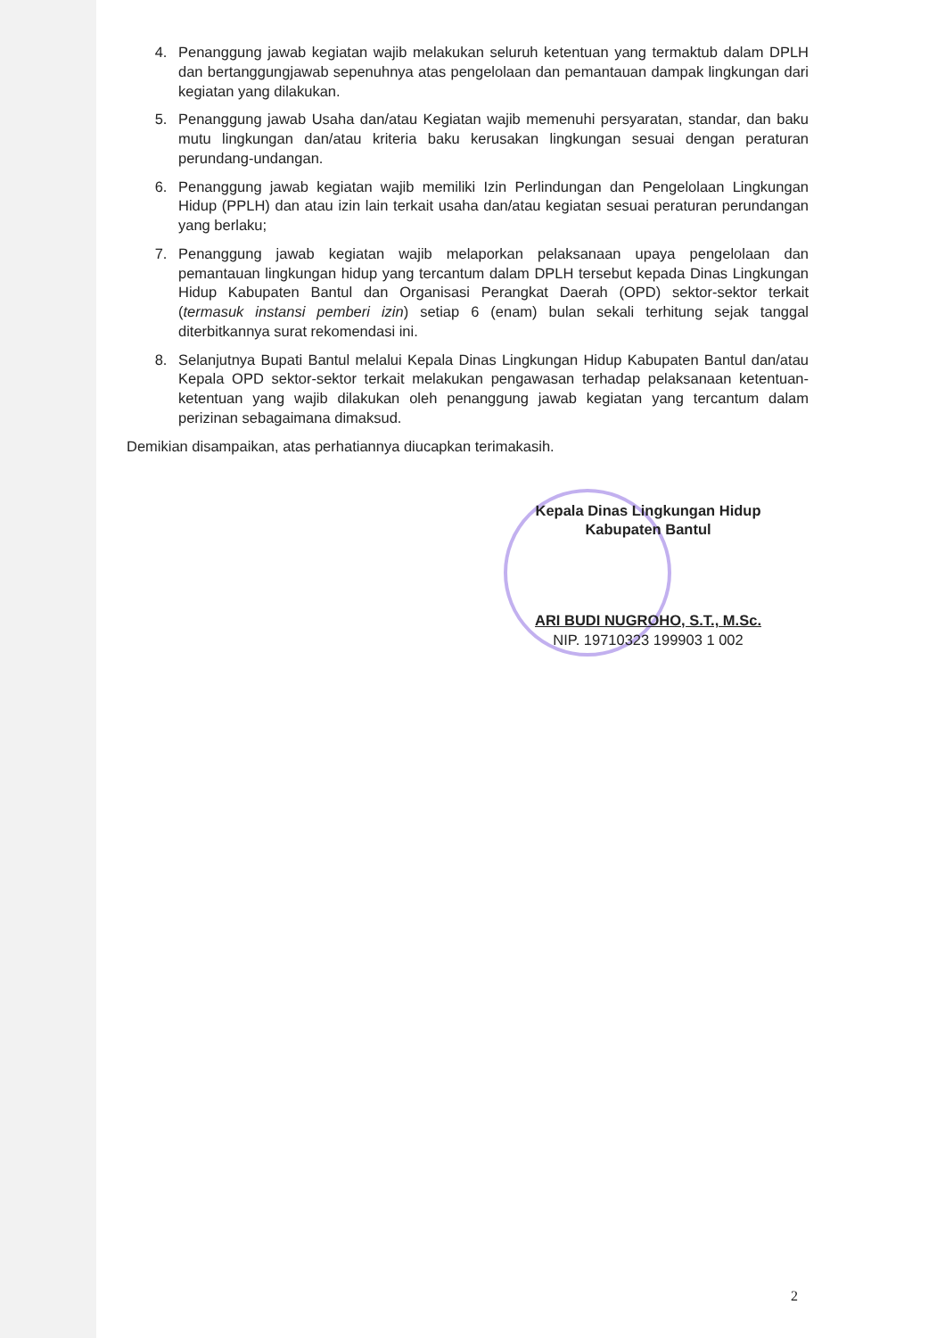4. Penanggung jawab kegiatan wajib melakukan seluruh ketentuan yang termaktub dalam DPLH dan bertanggungjawab sepenuhnya atas pengelolaan dan pemantauan dampak lingkungan dari kegiatan yang dilakukan.
5. Penanggung jawab Usaha dan/atau Kegiatan wajib memenuhi persyaratan, standar, dan baku mutu lingkungan dan/atau kriteria baku kerusakan lingkungan sesuai dengan peraturan perundang-undangan.
6. Penanggung jawab kegiatan wajib memiliki Izin Perlindungan dan Pengelolaan Lingkungan Hidup (PPLH) dan atau izin lain terkait usaha dan/atau kegiatan sesuai peraturan perundangan yang berlaku;
7. Penanggung jawab kegiatan wajib melaporkan pelaksanaan upaya pengelolaan dan pemantauan lingkungan hidup yang tercantum dalam DPLH tersebut kepada Dinas Lingkungan Hidup Kabupaten Bantul dan Organisasi Perangkat Daerah (OPD) sektor-sektor terkait (termasuk instansi pemberi izin) setiap 6 (enam) bulan sekali terhitung sejak tanggal diterbitkannya surat rekomendasi ini.
8. Selanjutnya Bupati Bantul melalui Kepala Dinas Lingkungan Hidup Kabupaten Bantul dan/atau Kepala OPD sektor-sektor terkait melakukan pengawasan terhadap pelaksanaan ketentuan-ketentuan yang wajib dilakukan oleh penanggung jawab kegiatan yang tercantum dalam perizinan sebagaimana dimaksud.
Demikian disampaikan, atas perhatiannya diucapkan terimakasih.
Kepala Dinas Lingkungan Hidup
Kabupaten Bantul
ARI BUDI NUGROHO, S.T., M.Sc.
NIP. 19710323 199903 1 002
2